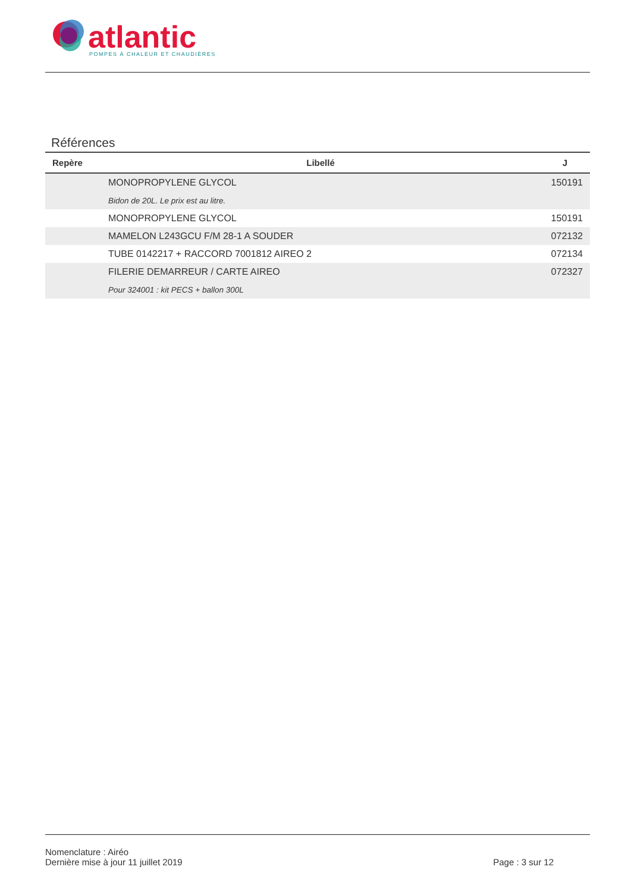atlantic
POMPES À CHALEUR ET CHAUDIÈRES
Références
| Repère | Libellé | J |
| --- | --- | --- |
| | MONOPROPYLENE GLYCOL | 150191 |
| | Bidon de 20L. Le prix est au litre. | |
| | MONOPROPYLENE GLYCOL | 150191 |
| | MAMELON L243GCU F/M 28-1 A SOUDER | 072132 |
| | TUBE 0142217 + RACCORD 7001812 AIREO 2 | 072134 |
| | FILERIE DEMARREUR / CARTE AIREO | 072327 |
| | Pour 324001 : kit PECS + ballon 300L | |
Nomenclature : Airéo
Dernière mise à jour 11 juillet 2019
Page : 3 sur 12